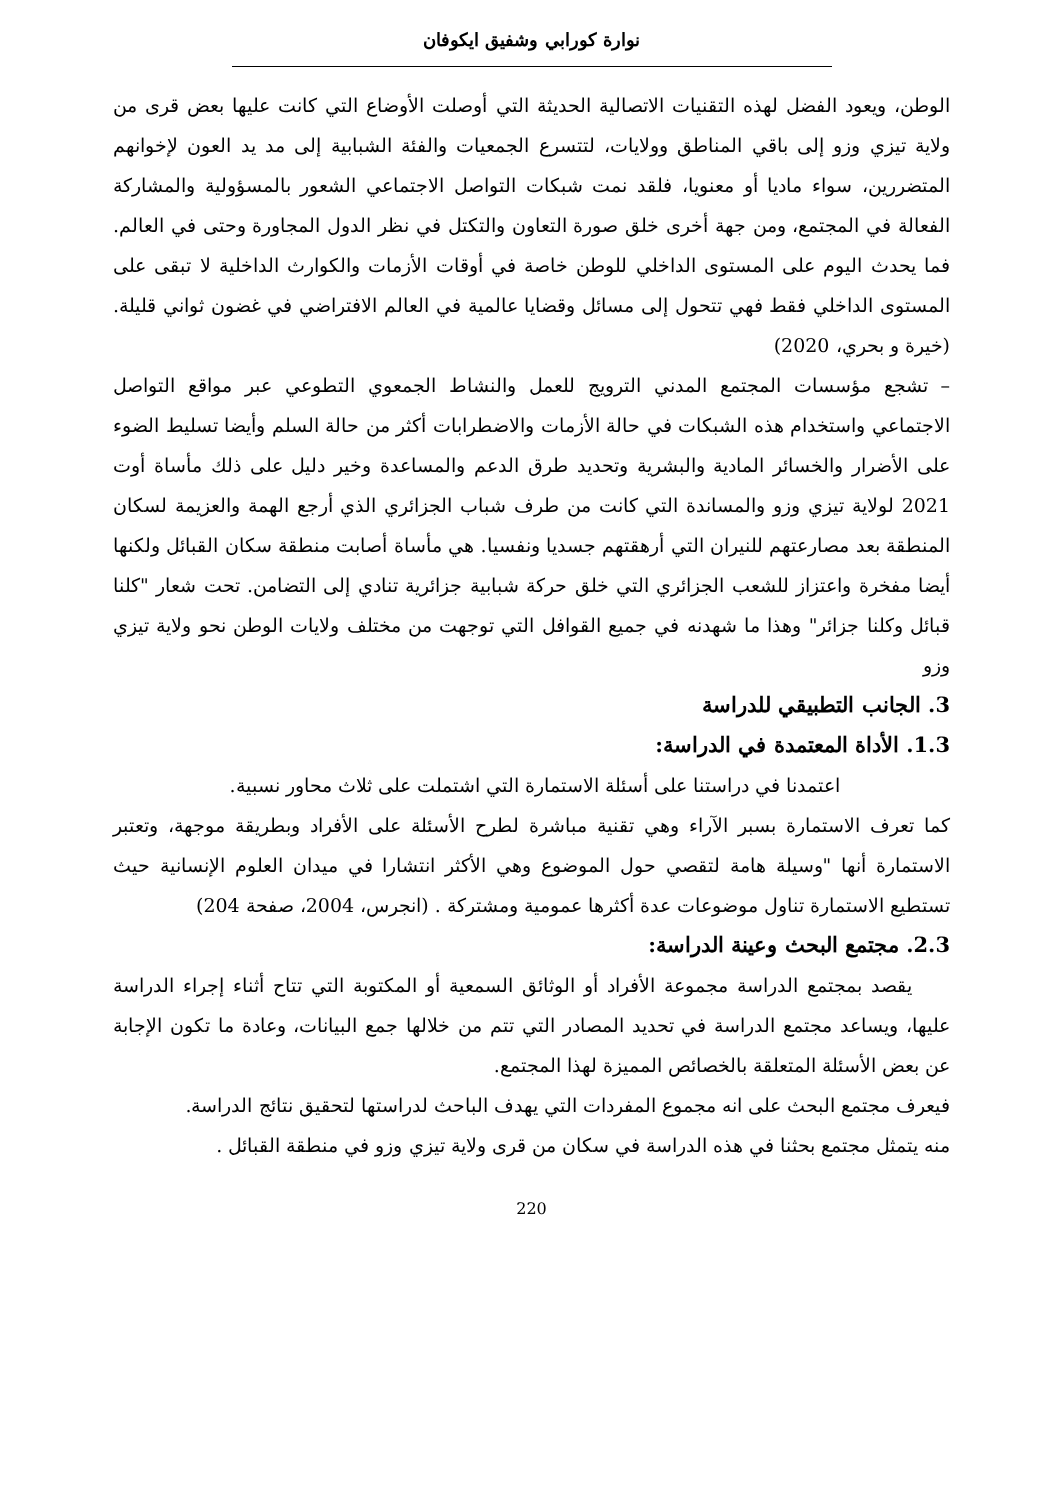نوارة كورابي وشفيق ايكوفان
الوطن، ويعود الفضل لهذه التقنيات الاتصالية الحديثة التي أوصلت الأوضاع التي كانت عليها بعض قرى من ولاية تيزي وزو إلى باقي المناطق وولايات، لتتسرع الجمعيات والفئة الشبابية إلى مد يد العون لإخوانهم المتضررين، سواء ماديا أو معنويا، فلقد نمت شبكات التواصل الاجتماعي الشعور بالمسؤولية والمشاركة الفعالة في المجتمع، ومن جهة أخرى خلق صورة التعاون والتكتل في نظر الدول المجاورة وحتى في العالم. فما يحدث اليوم على المستوى الداخلي للوطن خاصة في أوقات الأزمات والكوارث الداخلية لا تبقى على المستوى الداخلي فقط فهي تتحول إلى مسائل وقضايا عالمية في العالم الافتراضي في غضون ثواني قليلة. (خيرة و بحري، 2020)
– تشجع مؤسسات المجتمع المدني الترويج للعمل والنشاط الجمعوي التطوعي عبر مواقع التواصل الاجتماعي واستخدام هذه الشبكات في حالة الأزمات والاضطرابات أكثر من حالة السلم وأيضا تسليط الضوء على الأضرار والخسائر المادية والبشرية وتحديد طرق الدعم والمساعدة وخير دليل على ذلك مأساة أوت 2021 لولاية تيزي وزو والمساندة التي كانت من طرف شباب الجزائري الذي أرجع الهمة والعزيمة لسكان المنطقة بعد مصارعتهم للنيران التي أرهقتهم جسديا ونفسيا. هي مأساة أصابت منطقة سكان القبائل ولكنها أيضا مفخرة واعتزاز للشعب الجزائري التي خلق حركة شبابية جزائرية تنادي إلى التضامن. تحت شعار "كلنا قبائل وكلنا جزائر" وهذا ما شهدنه في جميع القوافل التي توجهت من مختلف ولايات الوطن نحو ولاية تيزي وزو
3. الجانب التطبيقي للدراسة
1.3. الأداة المعتمدة في الدراسة:
اعتمدنا في دراستنا على أسئلة الاستمارة التي اشتملت على ثلاث محاور نسبية.
كما تعرف الاستمارة بسبر الآراء وهي تقنية مباشرة لطرح الأسئلة على الأفراد وبطريقة موجهة، وتعتبر الاستمارة أنها "وسيلة هامة لتقصي حول الموضوع وهي الأكثر انتشارا في ميدان العلوم الإنسانية حيث تستطيع الاستمارة تناول موضوعات عدة أكثرها عمومية ومشتركة . (انجرس، 2004، صفحة 204)
2.3. مجتمع البحث وعينة الدراسة:
  يقصد بمجتمع الدراسة مجموعة الأفراد أو الوثائق السمعية أو المكتوبة التي تتاح أثناء إجراء الدراسة عليها، ويساعد مجتمع الدراسة في تحديد المصادر التي تتم من خلالها جمع البيانات، وعادة ما تكون الإجابة عن بعض الأسئلة المتعلقة بالخصائص المميزة لهذا المجتمع.
فيعرف مجتمع البحث على انه مجموع المفردات التي يهدف الباحث لدراستها لتحقيق نتائج الدراسة.
منه يتمثل مجتمع بحثنا في هذه الدراسة في سكان من قرى ولاية تيزي وزو في منطقة القبائل .
220